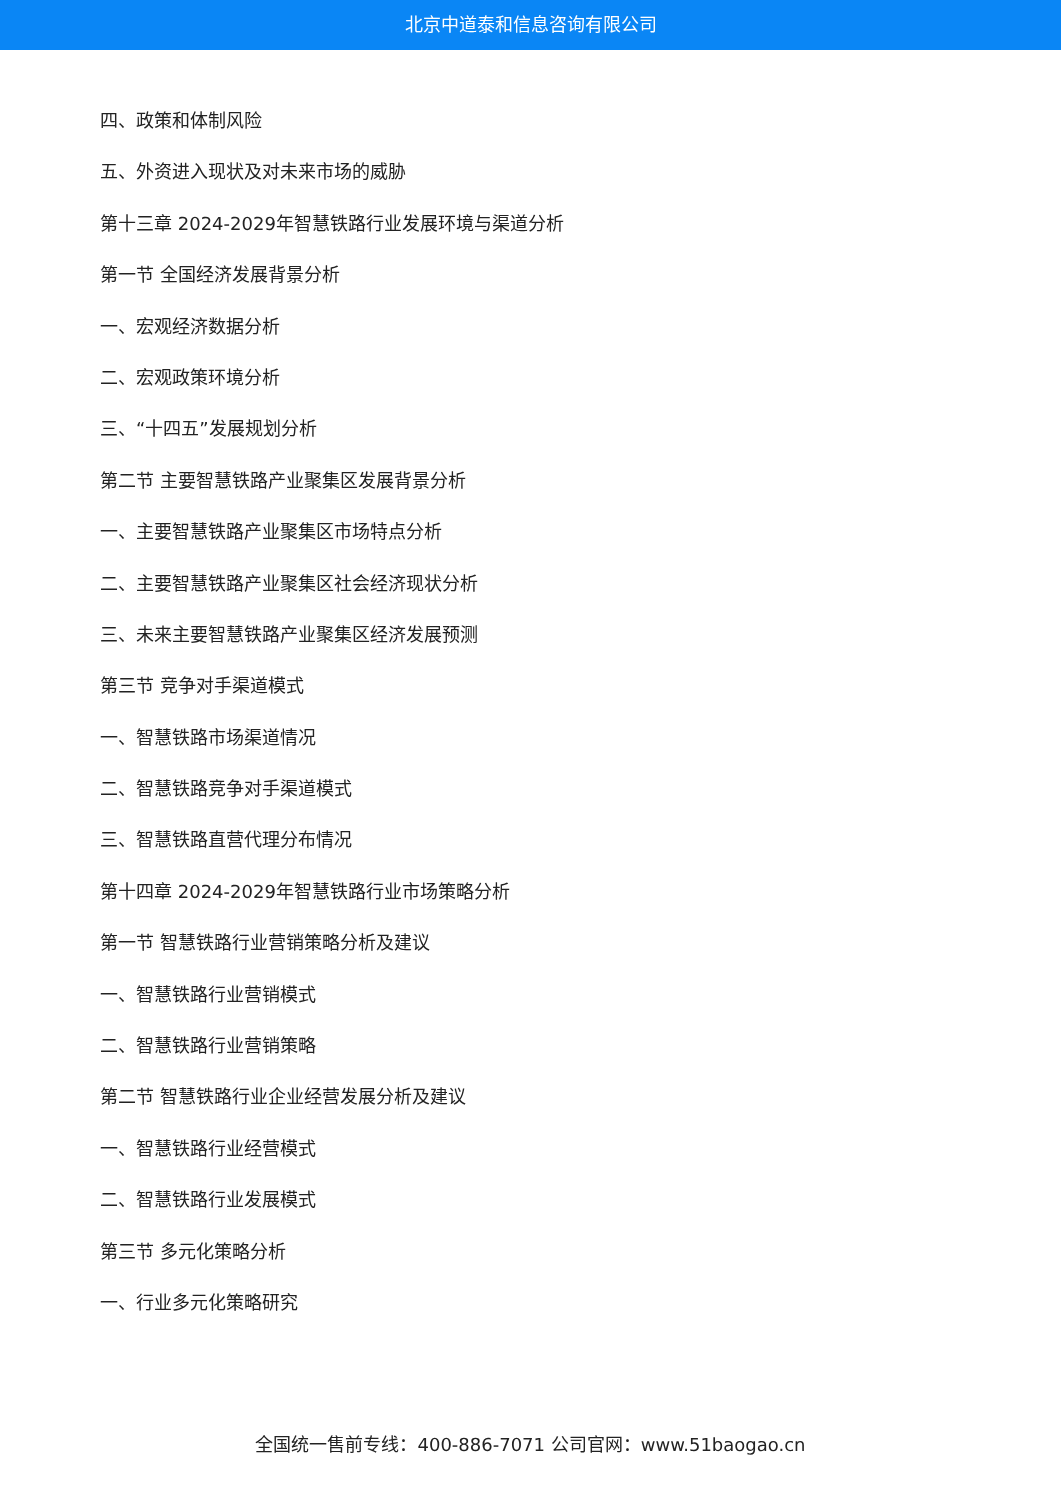北京中道泰和信息咨询有限公司
四、政策和体制风险
五、外资进入现状及对未来市场的威胁
第十三章 2024-2029年智慧铁路行业发展环境与渠道分析
第一节 全国经济发展背景分析
一、宏观经济数据分析
二、宏观政策环境分析
三、“十四五”发展规划分析
第二节 主要智慧铁路产业聚集区发展背景分析
一、主要智慧铁路产业聚集区市场特点分析
二、主要智慧铁路产业聚集区社会经济现状分析
三、未来主要智慧铁路产业聚集区经济发展预测
第三节 竞争对手渠道模式
一、智慧铁路市场渠道情况
二、智慧铁路竞争对手渠道模式
三、智慧铁路直营代理分布情况
第十四章 2024-2029年智慧铁路行业市场策略分析
第一节 智慧铁路行业营销策略分析及建议
一、智慧铁路行业营销模式
二、智慧铁路行业营销策略
第二节 智慧铁路行业企业经营发展分析及建议
一、智慧铁路行业经营模式
二、智慧铁路行业发展模式
第三节 多元化策略分析
一、行业多元化策略研究
全国统一售前专线：400-886-7071 公司官网：www.51baogao.cn